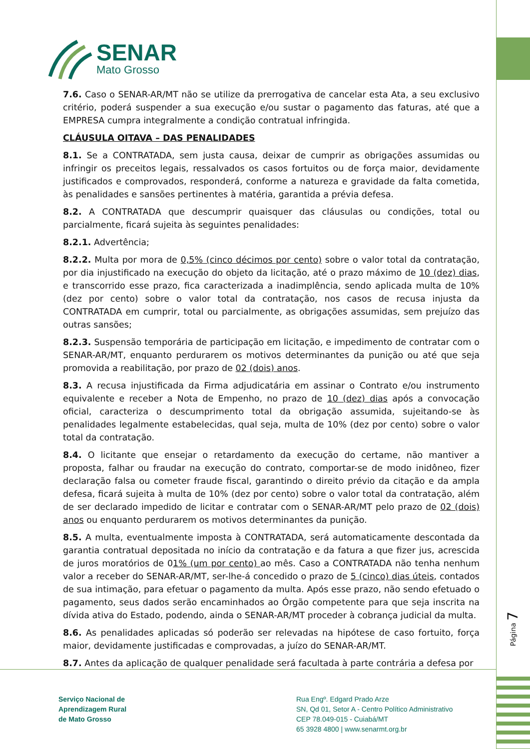SENAR
Mato Grosso
7.6. Caso o SENAR-AR/MT não se utilize da prerrogativa de cancelar esta Ata, a seu exclusivo critério, poderá suspender a sua execução e/ou sustar o pagamento das faturas, até que a EMPRESA cumpra integralmente a condição contratual infringida.
CLÁUSULA OITAVA – DAS PENALIDADES
8.1. Se a CONTRATADA, sem justa causa, deixar de cumprir as obrigações assumidas ou infringir os preceitos legais, ressalvados os casos fortuitos ou de força maior, devidamente justificados e comprovados, responderá, conforme a natureza e gravidade da falta cometida, às penalidades e sansões pertinentes à matéria, garantida a prévia defesa.
8.2. A CONTRATADA que descumprir quaisquer das cláusulas ou condições, total ou parcialmente, ficará sujeita às seguintes penalidades:
8.2.1. Advertência;
8.2.2. Multa por mora de 0,5% (cinco décimos por cento) sobre o valor total da contratação, por dia injustificado na execução do objeto da licitação, até o prazo máximo de 10 (dez) dias, e transcorrido esse prazo, fica caracterizada a inadimplência, sendo aplicada multa de 10% (dez por cento) sobre o valor total da contratação, nos casos de recusa injusta da CONTRATADA em cumprir, total ou parcialmente, as obrigações assumidas, sem prejuízo das outras sansões;
8.2.3. Suspensão temporária de participação em licitação, e impedimento de contratar com o SENAR-AR/MT, enquanto perdurarem os motivos determinantes da punição ou até que seja promovida a reabilitação, por prazo de 02 (dois) anos.
8.3. A recusa injustificada da Firma adjudicatária em assinar o Contrato e/ou instrumento equivalente e receber a Nota de Empenho, no prazo de 10 (dez) dias após a convocação oficial, caracteriza o descumprimento total da obrigação assumida, sujeitando-se às penalidades legalmente estabelecidas, qual seja, multa de 10% (dez por cento) sobre o valor total da contratação.
8.4. O licitante que ensejar o retardamento da execução do certame, não mantiver a proposta, falhar ou fraudar na execução do contrato, comportar-se de modo inidôneo, fizer declaração falsa ou cometer fraude fiscal, garantindo o direito prévio da citação e da ampla defesa, ficará sujeita à multa de 10% (dez por cento) sobre o valor total da contratação, além de ser declarado impedido de licitar e contratar com o SENAR-AR/MT pelo prazo de 02 (dois) anos ou enquanto perdurarem os motivos determinantes da punição.
8.5. A multa, eventualmente imposta à CONTRATADA, será automaticamente descontada da garantia contratual depositada no início da contratação e da fatura a que fizer jus, acrescida de juros moratórios de 01% (um por cento) ao mês. Caso a CONTRATADA não tenha nenhum valor a receber do SENAR-AR/MT, ser-lhe-á concedido o prazo de 5 (cinco) dias úteis, contados de sua intimação, para efetuar o pagamento da multa. Após esse prazo, não sendo efetuado o pagamento, seus dados serão encaminhados ao Órgão competente para que seja inscrita na dívida ativa do Estado, podendo, ainda o SENAR-AR/MT proceder à cobrança judicial da multa.
8.6. As penalidades aplicadas só poderão ser relevadas na hipótese de caso fortuito, força maior, devidamente justificadas e comprovadas, a juízo do SENAR-AR/MT.
8.7. Antes da aplicação de qualquer penalidade será facultada à parte contrária a defesa por
Página 7
Serviço Nacional de
Aprendizagem Rural
de Mato Grosso
Rua Engº. Edgard Prado Arze
SN, Qd 01, Setor A - Centro Político Administrativo
CEP 78.049-015 - Cuiabá/MT
65 3928 4800 | www.senarmt.org.br